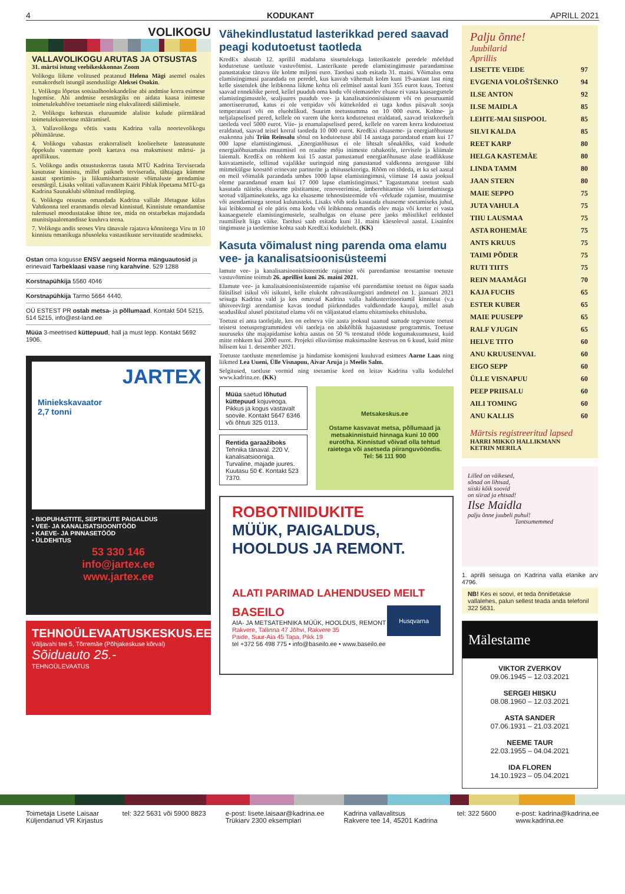4 KODUKANT APRILL 2021
VOLIKOGU
VALLAVOLIKOGU ARUTAS JA OTSUSTAS
31. märtsi istung veebikeskkonnas Zoom
Volikogu liikme volitused peatanud Helena Mägi asemel osales esmakordselt istungil asendusliige Aleksei Osokin.
1. Volikogu lõpetas sotsiaalhoolekandelise abi andmise korra esimese lugemise. Abi andmise eesmärgiks on aidata kaasa inimeste toimetulekuhõive toetamisele ning elukvaliteedi säilimisele.
2. Volikogu kehtestas eluruumide alaliste kulude piirmäärad toimetulekutoetuse määramisel.
3. Vallavolikogu võttis vastu Kadrina valla noortevolikogu põhimääruse.
4. Volikogu vabastas erakorraliselt koolieelsete lasteasutuste õppekulu vanemate poolt kaetava osa maksmisest märtsi- ja aprillikuus.
5. Volikogu andis otsustuskorras tasuta MTÜ Kadrina Terviserada kasutusse kinnistu, millel paikneb terviserada, tähtajaga kümme aastat sportimis- ja liikumisharrastuste võimaluste arendamise eesmärgil. Lisaks volitati vallavanem Kairit Pihlak lõpetama MTÜ-ga Kadrina Saunaklubi sõlmitud rendileping.
6. Volikogu otsustas omandada Kadrina vallale Jõetaguse külas Vahtkonna teel eraomandis olevad kinnistud. Kinnistute omandamise tulemusel moodustatakse ühtne tee, mida on otstarbekas majandada munitsipaalomandisse kuuluva teena.
7. Volikogu andis seoses Viru tänavale rajatava kõnniteega Viru tn 10 kinnistu omanikuga nõusoleku vastastikuste servituutide seadmiseks.
Ostan oma kogusse ENSV aegseid Norma mänguautosid ja erinevaid Tarbeklaasi vaase ning karahvine. 529 1288
Korstnapühkija 5560 4046
Korstnapühkija Tarmo 5664 4440.
OÜ ESTEST PR ostab metsa- ja põllumaad. Kontakt 504 5215, 514 5215, info@est-land.ee
Müüa 3-meetrised küttepuud, hall ja must lepp. Kontakt 5692 1906.
JARTEX
Miniekskavaator
2,7 tonni
• BIOPUHASTITE, SEPTIKUTE PAIGALDUS
• VEE- JA KANALISATSIOONITÖÖD
• KAEVE- JA PINNASETÖÖD
• ÜLDEHITUS
53 330 146
info@jartex.ee
www.jartex.ee
TEHNOÜLEVAATUSKESKUS.EE
Väljavahi tee 5, Tõrremäe (Põhjakeskuse kõrval)
Sõiduauto 25.-
TEHNOÜLEVAATUS
Vähekindlustatud lasterikkad pered saavad peagi kodutoetust taotleda
KredEx alustab 12. aprillil madalama sissetulekuga lasterikastele peredele mõeldud kodutoetuse taotluste vastuvõtmist. Lasterikaste perede elamistingimuste parandamisse panustatakse tänavu üle kolme miljoni euro. Taotlusi saab esitada 31. maini. Võimalus oma elamistingimusi parandada on peredel, kus kasvab vähemalt kolm kuni 19-aastast last ning kelle sissetulek ühe leibkonna liikme kohta oli eelmisel aastal kuni 355 eurot kuus. Toetust saavad ennekõike pered, kellel puudub oma kodu või olemasolev eluase ei vasta kaasaegsetele elamistingimustele, sealjuures puudub vee- ja kanalisatsioonisüsteem või on pesuruumid amortiseerunud, katus ei ole vettpidav või küttekolded ei taga kodus piisavalt sooja temperatuuri või on eluohtlikud. Suurim toetussumma on 10 000 eurot. Kolme- ja neljalapselised pered, kellele on varem ühe korra kodutoetust eraldatud, saavad teistkordselt taotleda veel 5000 eurot. Viie- ja enamalapselised pered, kellele on varem korra kodutoetust eraldatud, saavad teisel korral taotleda 10 000 eurot. KredExi eluaseme- ja energiatõhususe osakonna juhi Triin Reinsalu sõnul on kodutoetuse abil 14 aastaga parandatud enam kui 17 000 lapse elamistingimusi. „Energiatõhusus ei ole lihtsalt sõnakõlks, vaid kodude energiatõhusamaks muutmisel on reaalne mõju inimeste rahakotile, tervisele ja kliimale laiemalt. KredEx on rohkem kui 15 aastat panustanud energiatõhususe alase teadlikkuse kasvatamisele, tellinud vajalikke uuringuid ning panustanud valdkonna arengusse läbi mitmekülgse koostöö erinevate partnerite ja ehitussektoriga. Rõõm on tõdeda, et ka sel aastal on meil võimalik parandada umbes 1000 lapse elamistingimusi, viimase 14 aasta jooksul oleme parandanud enam kui 17 000 lapse elamistingimusi.“ Tagastamatut toetust saab kasutada näiteks eluaseme püstitamise, renoveerimise, ümberehitamise või laiendamisega seotud väljaminekuteks, aga ka eluaseme tehnosüsteemide või -võrkude rajamise, muutmise või asendamisega seotud kulutusteks. Lisaks võib seda kasutada eluaseme soetamiseks juhul, kui leibkonnal ei ole päris oma kodu või leibkonna omandis olev maja või korter ei vasta kaasaegsetele elamistingimustele, sealhulgas on eluase pere jaoks mõistlikel eeldustel ruumiliselt liiga väike. Taotlusi saab esitada kuni 31. maini käesoleval aastal. Lisainfot tingimuste ja taotlemise kohta saab KredExi kodulehelt. (KK)
Kasuta võimalust ning parenda oma elamu vee- ja kanalisatsioonisüsteemi
lamute vee- ja kanalisatsioonisüsteemide rajamise või parendamise teostamise toetuste vastuvõtmine toimub 26. aprillist kuni 26. maini 2021.
Elamute vee- ja kanalisatsioonisüsteemide rajamise või parendamise toetust on õigus saada füüsilisel isikul või isikutel, kelle elukoht rahvastikuregistri andmetel on 1. jaanuari 2021 seisuga Kadrina vald ja kes omavad Kadrina valla haldusterritooriumil kinnistut (v.a ühisveevärgi arendamise kavas toodud piirkondades valdkondade kaupa), millel asub seaduslikul alusel püstitatud elamu või on väljastatud elamu ehitamiseks ehitusluba.
Toetust ei anta taotlejale, kes on eelneva viie aasta jooksul saanud samade tegevuste toetust teistest toetusprogrammidest või taotleja on abikõlblik hajaasustuse programmis. Toetuse suuruseks ühe majapidamise kohta aastas on 50 % teostatud tööde kogumaksumusest, kuid mitte rohkem kui 2000 eurot. Projekti elluviimise maksimaalne kestvus on 6 kuud, kuid mitte hilisem kui 1. detsember 2021.
Toetuste taotluste menetlemise ja hindamise komisjoni kuuluvad esimees Aarne Laas ning liikmed Lea Uueni, Ülle Visnapuu, Aivar Aruja ja Meelis Salm.
Selgitused, taotluse vormid ning toetamise kord on leitav Kadrina valla kodulehel www.kadrina.ee. (KK)
Müüa saetud lõhutud küttepuud kojuveoga. Pikkus ja kogus vastavalt soovile. Kontakt 5647 6346 või õhtuti 325 0113.
Rentida garaažiboks Tehnika tänaval. 220 V, kanalisatsiooniga. Turvaline, majade juures. Kuutasu 50 €. Kontakt 523 7370.
Metsakeskus.ee
Ostame kasvavat metsa, põllumaad ja metsakinnistuid hinnaga kuni 10 000 eurot/ha. Kinnistud võivad olla tehtud raietega või asetseda piiranguvööndis.
Tel: 56 111 900
ROBOTNIIDUKITE
MÜÜK, PAIGALDUS, HOOLDUS JA REMONT.
ALATI PARIMAD LAHENDUSED MEILT
BASEILO Husqvarna
AIA- JA METSATEHNIKA MÜÜK, HOOLDUS, REMONT
Rakvere, Tallinna 47 Jõhvi, Rakvere 35
Paide, Suur-Aia 45 Tapa, Pikk 19
tel +372 56 498 775 • info@baseilo.ee • www.baseilo.ee
Palju õnne!
Juubilarid
Aprillis
| LISETTE VEIDE | 97 |
| EVGENIA VOLOŠTŠENKO | 94 |
| ILSE ANTON | 92 |
| ILSE MAIDLA | 85 |
| LEHTE-MAI SIISPOOL | 85 |
| SILVI KALDA | 85 |
| REET KARP | 80 |
| HELGA KASTEMÄE | 80 |
| LINDA TAMM | 80 |
| JAAN STERN | 80 |
| MAIE SEPPO | 75 |
| JUTA VAHULA | 75 |
| TIIU LAUSMAA | 75 |
| ASTA ROHEMÄE | 75 |
| ANTS KRUUS | 75 |
| TAIMI PÕDER | 75 |
| RUTI TIITS | 75 |
| REIN MAAMÄGI | 70 |
| KAJA FUCHS | 65 |
| ESTER KUBER | 65 |
| MAIE PUUSEPP | 65 |
| RALF VJUGIN | 65 |
| HELVE TITO | 60 |
| ANU KRUUSENVAL | 60 |
| EIGO SEPP | 60 |
| ÜLLE VISNAPUU | 60 |
| PEEP PRIISALU | 60 |
| AILI TOMING | 60 |
| ANU KALLIS | 60 |
Märtsis registreeritud lapsed
HARRI MIKKO HALLIKMANN
KETRIN MERILA
Lilled on väikesed,
sõnad on lihtsad,
siiski kõik soovid
on siirad ja ehtsad!
Ilse Maidla
palju õnne juubeli puhul!
Tantsumemmed
1. aprilli seisuga on Kadrina valla elanike arv 4796.
NB! Kes ei soovi, et teda õnnitletakse vallalehes, palun sellest teada anda telefonil 322 5631.
Mälestame
VIKTOR ZVERKOV
09.06.1945 – 12.03.2021
SERGEI HIISKU
08.08.1960 – 12.03.2021
ASTA SANDER
07.06.1931 – 21.03.2021
NEEME TAUR
22.03.1955 – 04.04.2021
IDA FLOREN
14.10.1923 – 05.04.2021
Toimetaja Lisete Laisaar
Küljendanud VR Kirjastus
tel: 322 5631 või 5900 8823 e-post: lisete.laisaar@kadrina.ee
Trükiarv 2300 eksemplari
Kadrina vallavalitsus
Rakvere tee 14, 45201 Kadrina
tel: 322 5600 e-post: kadrina@kadrina.ee
www.kadrina.ee